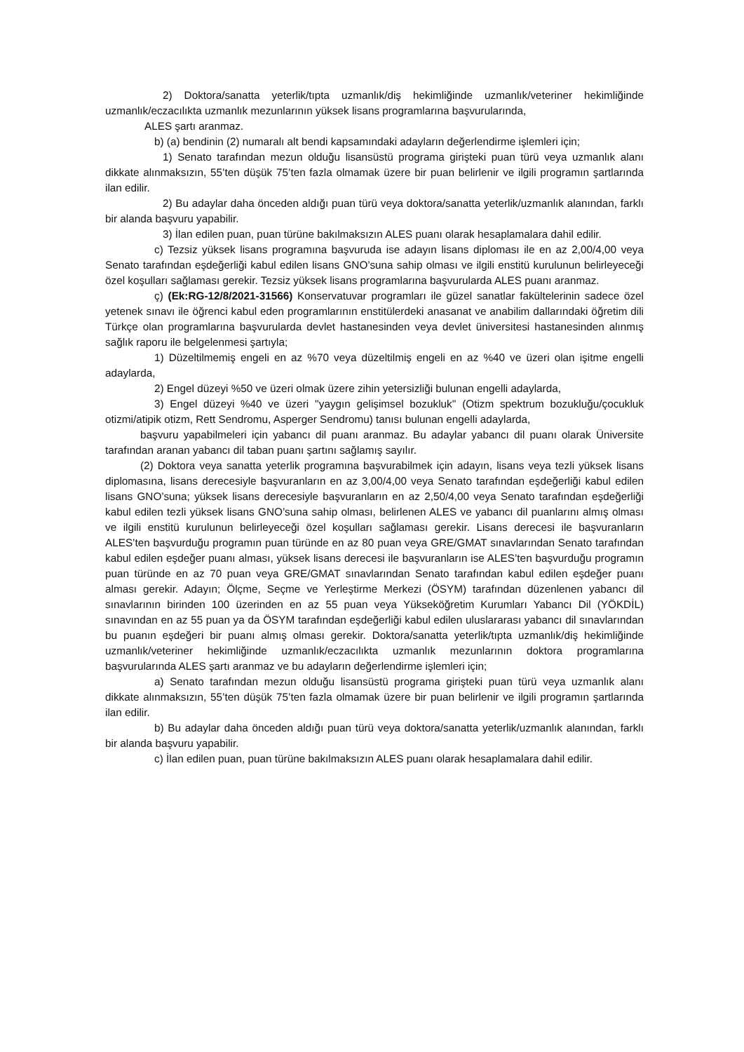2) Doktora/sanatta yeterlik/tıpta uzmanlık/diş hekimliğinde uzmanlık/veteriner hekimliğinde uzmanlık/eczacılıkta uzmanlık mezunlarının yüksek lisans programlarına başvurularında,
ALES şartı aranmaz.
b) (a) bendinin (2) numaralı alt bendi kapsamındaki adayların değerlendirme işlemleri için;
1) Senato tarafından mezun olduğu lisansüstü programa girişteki puan türü veya uzmanlık alanı dikkate alınmaksızın, 55’ten düşük 75’ten fazla olmamak üzere bir puan belirlenir ve ilgili programın şartlarında ilan edilir.
2) Bu adaylar daha önceden aldığı puan türü veya doktora/sanatta yeterlik/uzmanlık alanından, farklı bir alanda başvuru yapabilir.
3) İlan edilen puan, puan türüne bakılmaksızın ALES puanı olarak hesaplamalara dahil edilir.
c) Tezsiz yüksek lisans programına başvuruda ise adayın lisans diploması ile en az 2,00/4,00 veya Senato tarafından eşdeğerliği kabul edilen lisans GNO’suna sahip olması ve ilgili enstitü kurulunun belirleyeceği özel koşulları sağlaması gerekir. Tezsiz yüksek lisans programlarına başvurularda ALES puanı aranmaz.
ç) (Ek:RG-12/8/2021-31566) Konservatuvar programları ile güzel sanatlar fakültelerinin sadece özel yetenek sınavı ile öğrenci kabul eden programlarının enstitülerdeki anasanat ve anabilim dallarındaki öğretim dili Türkçe olan programlarına başvurularda devlet hastanesinden veya devlet üniversitesi hastanesinden alınmış sağlık raporu ile belgelenmesi şartıyla;
1) Düzeltilmemiş engeli en az %70 veya düzeltilmiş engeli en az %40 ve üzeri olan işitme engelli adaylarda,
2) Engel düzeyi %50 ve üzeri olmak üzere zihin yetersizliği bulunan engelli adaylarda,
3) Engel düzeyi %40 ve üzeri ''yaygın gelişimsel bozukluk'' (Otizm spektrum bozukluğu/çocukluk otizmi/atipik otizm, Rett Sendromu, Asperger Sendromu) tanısı bulunan engelli adaylarda,
başvuru yapabilmeleri için yabancı dil puanı aranmaz. Bu adaylar yabancı dil puanı olarak Üniversite tarafından aranan yabancı dil taban puanı şartını sağlamış sayılır.
(2) Doktora veya sanatta yeterlik programına başvurabilmek için adayın, lisans veya tezli yüksek lisans diplomasına, lisans derecesiyle başvuranların en az 3,00/4,00 veya Senato tarafından eşdeğerliği kabul edilen lisans GNO’suna; yüksek lisans derecesiyle başvuranların en az 2,50/4,00 veya Senato tarafından eşdeğerliği kabul edilen tezli yüksek lisans GNO’suna sahip olması, belirlenen ALES ve yabancı dil puanlarını almış olması ve ilgili enstitü kurulunun belirleyeceği özel koşulları sağlaması gerekir. Lisans derecesi ile başvuranların ALES’ten başvurduğu programın puan türünde en az 80 puan veya GRE/GMAT sınavlarından Senato tarafından kabul edilen eşdeğer puanı alması, yüksek lisans derecesi ile başvuranların ise ALES’ten başvurduğu programın puan türünde en az 70 puan veya GRE/GMAT sınavlarından Senato tarafından kabul edilen eşdeğer puanı alması gerekir. Adayın; Ölçme, Seçme ve Yerleştirme Merkezi (ÖSYM) tarafından düzenlenen yabancı dil sınavlarının birinden 100 üzerinden en az 55 puan veya Yükseköğretim Kurumları Yabancı Dil (YÖKDİL) sınavından en az 55 puan ya da ÖSYM tarafından eşdeğerliği kabul edilen uluslararası yabancı dil sınavlarından bu puanın eşdeğeri bir puanı almış olması gerekir. Doktora/sanatta yeterlik/tıpta uzmanlık/diş hekimliğinde uzmanlık/veteriner hekimliğinde uzmanlık/eczacılıkta uzmanlık mezunlarının doktora programlarına başvurularında ALES şartı aranmaz ve bu adayların değerlendirme işlemleri için;
a) Senato tarafından mezun olduğu lisansüstü programa girişteki puan türü veya uzmanlık alanı dikkate alınmaksızın, 55’ten düşük 75’ten fazla olmamak üzere bir puan belirlenir ve ilgili programın şartlarında ilan edilir.
b) Bu adaylar daha önceden aldığı puan türü veya doktora/sanatta yeterlik/uzmanlık alanından, farklı bir alanda başvuru yapabilir.
c) İlan edilen puan, puan türüne bakılmaksızın ALES puanı olarak hesaplamalara dahil edilir.